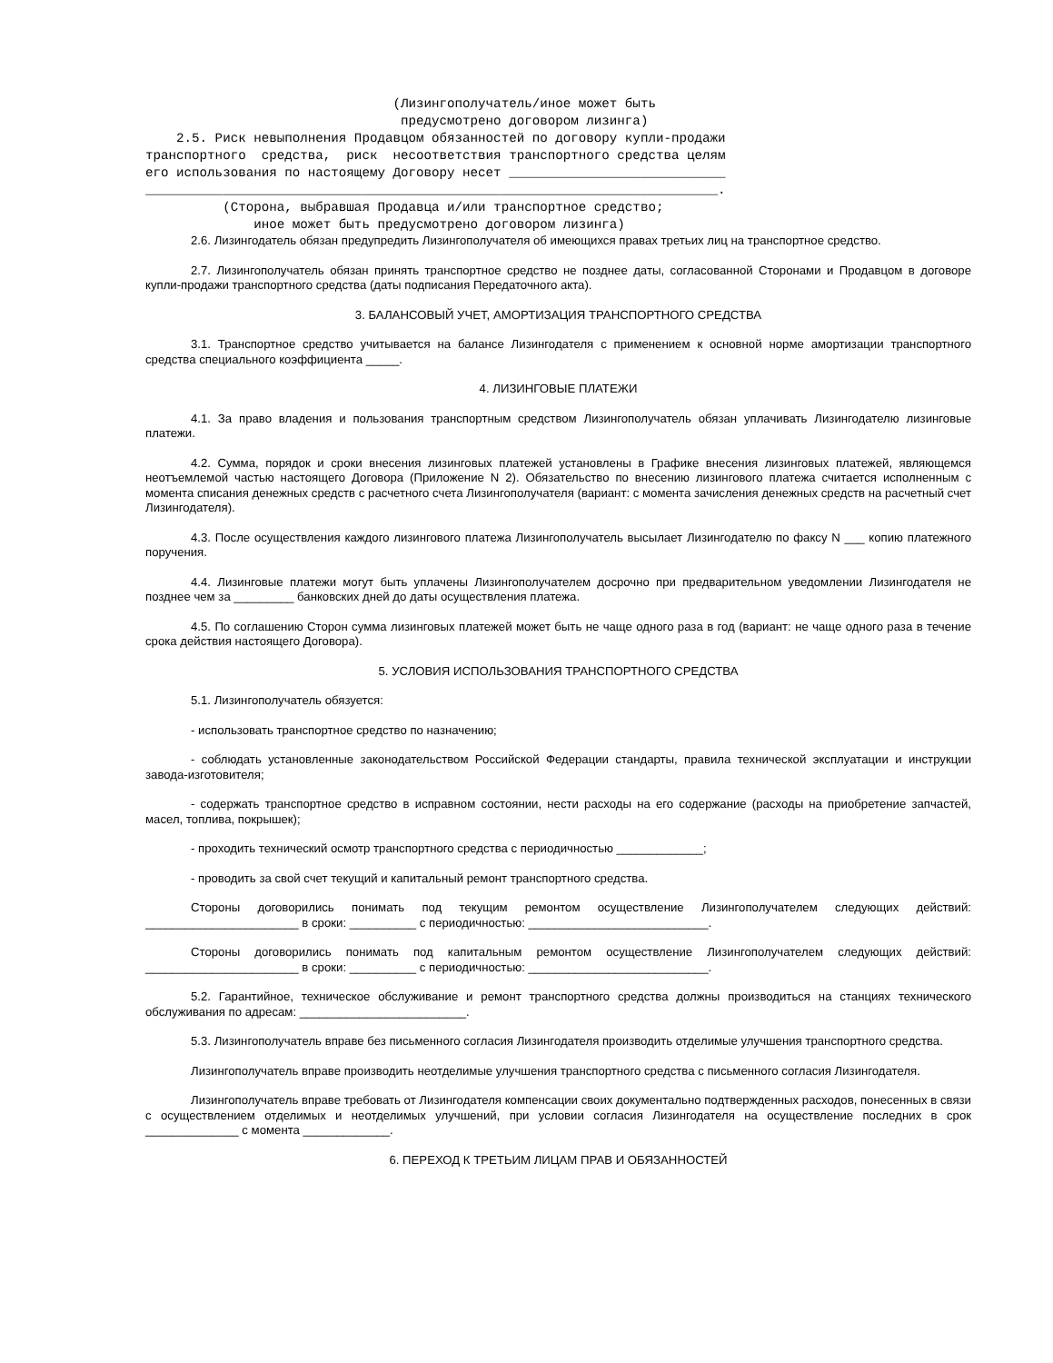(Лизингополучатель/иное может быть
                                 предусмотрено договором лизинга)
    2.5. Риск невыполнения Продавцом обязанностей по договору купли-продажи
транспортного  средства,  риск  несоответствия транспортного средства целям
его использования по настоящему Договору несет ____________________________
__________________________________________________________________________.
          (Сторона, выбравшая Продавца и/или транспортное средство;
              иное может быть предусмотрено договором лизинга)
2.6. Лизингодатель обязан предупредить Лизингополучателя об имеющихся правах третьих лиц на транспортное средство.
2.7. Лизингополучатель обязан принять транспортное средство не позднее даты, согласованной Сторонами и Продавцом в договоре купли-продажи транспортного средства (даты подписания Передаточного акта).
3. БАЛАНСОВЫЙ УЧЕТ, АМОРТИЗАЦИЯ ТРАНСПОРТНОГО СРЕДСТВА
3.1. Транспортное средство учитывается на балансе Лизингодателя с применением к основной норме амортизации транспортного средства специального коэффициента _____.
4. ЛИЗИНГОВЫЕ ПЛАТЕЖИ
4.1. За право владения и пользования транспортным средством Лизингополучатель обязан уплачивать Лизингодателю лизинговые платежи.
4.2. Сумма, порядок и сроки внесения лизинговых платежей установлены в Графике внесения лизинговых платежей, являющемся неотъемлемой частью настоящего Договора (Приложение N 2). Обязательство по внесению лизингового платежа считается исполненным с момента списания денежных средств с расчетного счета Лизингополучателя (вариант: с момента зачисления денежных средств на расчетный счет Лизингодателя).
4.3. После осуществления каждого лизингового платежа Лизингополучатель высылает Лизингодателю по факсу N ___ копию платежного поручения.
4.4. Лизинговые платежи могут быть уплачены Лизингополучателем досрочно при предварительном уведомлении Лизингодателя не позднее чем за _________ банковских дней до даты осуществления платежа.
4.5. По соглашению Сторон сумма лизинговых платежей может быть не чаще одного раза в год (вариант: не чаще одного раза в течение срока действия настоящего Договора).
5. УСЛОВИЯ ИСПОЛЬЗОВАНИЯ ТРАНСПОРТНОГО СРЕДСТВА
5.1. Лизингополучатель обязуется:
- использовать транспортное средство по назначению;
- соблюдать установленные законодательством Российской Федерации стандарты, правила технической эксплуатации и инструкции завода-изготовителя;
- содержать транспортное средство в исправном состоянии, нести расходы на его содержание (расходы на приобретение запчастей, масел, топлива, покрышек);
- проходить технический осмотр транспортного средства с периодичностью _____________;
- проводить за свой счет текущий и капитальный ремонт транспортного средства.
Стороны договорились понимать под текущим ремонтом осуществление Лизингополучателем следующих действий: _______________________ в сроки: __________ с периодичностью: ___________________________.
Стороны договорились понимать под капитальным ремонтом осуществление Лизингополучателем следующих действий: _______________________ в сроки: __________ с периодичностью: ___________________________.
5.2. Гарантийное, техническое обслуживание и ремонт транспортного средства должны производиться на станциях технического обслуживания по адресам: _________________________.
5.3. Лизингополучатель вправе без письменного согласия Лизингодателя производить отделимые улучшения транспортного средства.
Лизингополучатель вправе производить неотделимые улучшения транспортного средства с письменного согласия Лизингодателя.
Лизингополучатель вправе требовать от Лизингодателя компенсации своих документально подтвержденных расходов, понесенных в связи с осуществлением отделимых и неотделимых улучшений, при условии согласия Лизингодателя на осуществление последних в срок ______________ с момента _____________.
6. ПЕРЕХОД К ТРЕТЬИМ ЛИЦАМ ПРАВ И ОБЯЗАННОСТЕЙ